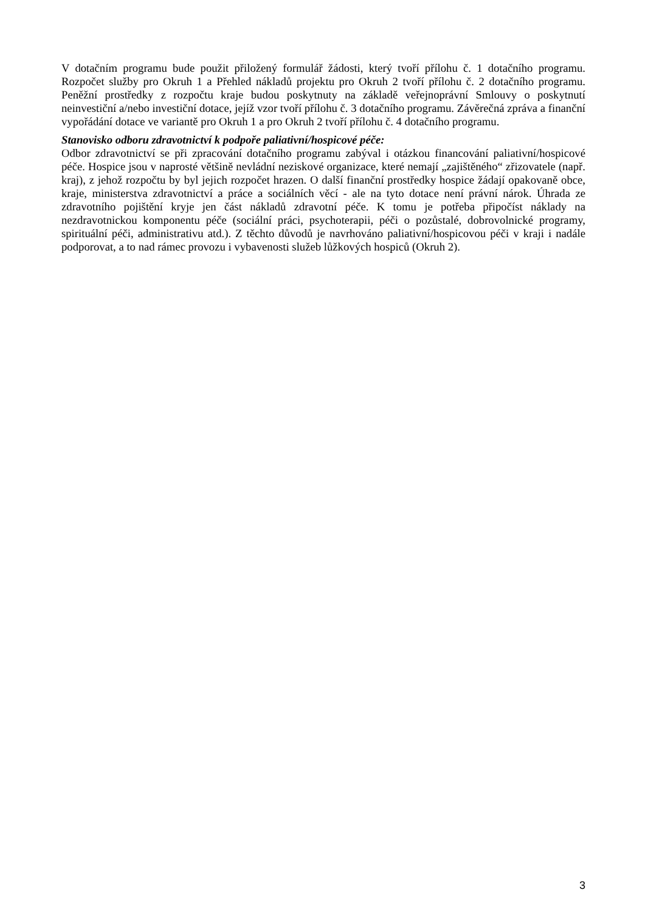V dotačním programu bude použit přiložený formulář žádosti, který tvoří přílohu č. 1 dotačního programu. Rozpočet služby pro Okruh 1 a Přehled nákladů projektu pro Okruh 2 tvoří přílohu č. 2 dotačního programu. Peněžní prostředky z rozpočtu kraje budou poskytnuty na základě veřejnoprávní Smlouvy o poskytnutí neinvestiční a/nebo investiční dotace, jejíž vzor tvoří přílohu č. 3 dotačního programu. Závěrečná zpráva a finanční vypořádání dotace ve variantě pro Okruh 1 a pro Okruh 2 tvoří přílohu č. 4 dotačního programu.
Stanovisko odboru zdravotnictví k podpoře paliativní/hospicové péče:
Odbor zdravotnictví se při zpracování dotačního programu zabýval i otázkou financování paliativní/hospicové péče. Hospice jsou v naprosté většině nevládní neziskové organizace, které nemají „zajištěného“ zřizovatele (např. kraj), z jehož rozpočtu by byl jejich rozpočet hrazen. O další finanční prostředky hospice žádají opakovaně obce, kraje, ministerstva zdravotnictví a práce a sociálních věcí - ale na tyto dotace není právní nárok. Úhrada ze zdravotního pojištění kryje jen část nákladů zdravotní péče. K tomu je potřeba připočíst náklady na nezdravotnickou komponentu péče (sociální práci, psychoterapii, péči o pozůstalé, dobrovolnické programy, spirituální péči, administrativu atd.). Z těchto důvodů je navrhováno paliativní/hospicovou péči v kraji i nadále podporovat, a to nad rámec provozu i vybavenosti služeb lůžkových hospiců (Okruh 2).
3